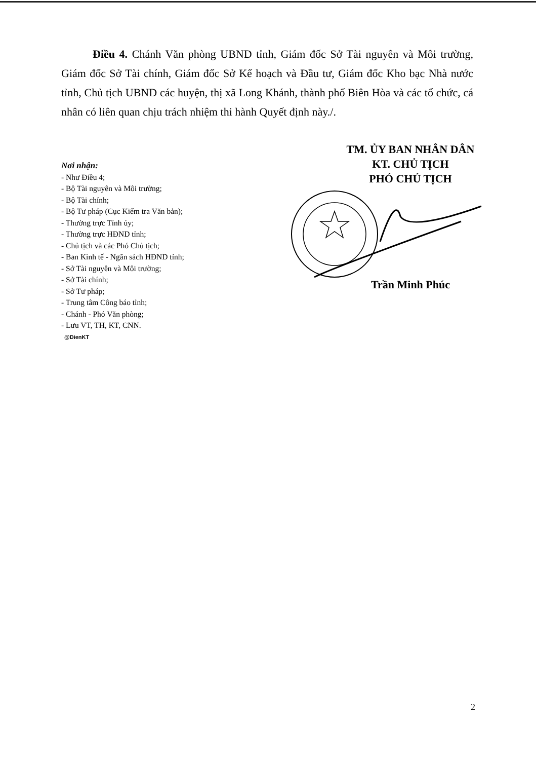Điều 4. Chánh Văn phòng UBND tỉnh, Giám đốc Sở Tài nguyên và Môi trường, Giám đốc Sở Tài chính, Giám đốc Sở Kế hoạch và Đầu tư, Giám đốc Kho bạc Nhà nước tỉnh, Chủ tịch UBND các huyện, thị xã Long Khánh, thành phố Biên Hòa và các tổ chức, cá nhân có liên quan chịu trách nhiệm thi hành Quyết định này./.
Nơi nhận:
- Như Điều 4;
- Bộ Tài nguyên và Môi trường;
- Bộ Tài chính;
- Bộ Tư pháp (Cục Kiểm tra Văn bản);
- Thường trực Tỉnh ủy;
- Thường trực HĐND tỉnh;
- Chủ tịch và các Phó Chủ tịch;
- Ban Kinh tế - Ngân sách HĐND tỉnh;
- Sở Tài nguyên và Môi trường;
- Sở Tài chính;
- Sở Tư pháp;
- Trung tâm Công báo tỉnh;
- Chánh - Phó Văn phòng;
- Lưu VT, TH, KT, CNN.
@DienKT
TM. ỦY BAN NHÂN DÂN
KT. CHỦ TỊCH
PHÓ CHỦ TỊCH
Trần Minh Phúc
2